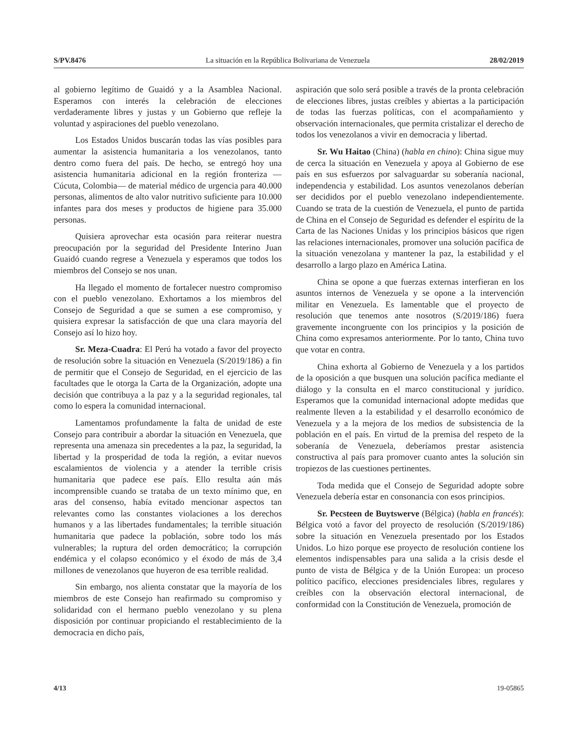S/PV.8476 La situación en la República Bolivariana de Venezuela 28/02/2019
al gobierno legítimo de Guaidó y a la Asamblea Nacional. Esperamos con interés la celebración de elecciones verdaderamente libres y justas y un Gobierno que refleje la voluntad y aspiraciones del pueblo venezolano.
Los Estados Unidos buscarán todas las vías posibles para aumentar la asistencia humanitaria a los venezolanos, tanto dentro como fuera del país. De hecho, se entregó hoy una asistencia humanitaria adicional en la región fronteriza —Cúcuta, Colombia— de material médico de urgencia para 40.000 personas, alimentos de alto valor nutritivo suficiente para 10.000 infantes para dos meses y productos de higiene para 35.000 personas.
Quisiera aprovechar esta ocasión para reiterar nuestra preocupación por la seguridad del Presidente Interino Juan Guaidó cuando regrese a Venezuela y esperamos que todos los miembros del Consejo se nos unan.
Ha llegado el momento de fortalecer nuestro compromiso con el pueblo venezolano. Exhortamos a los miembros del Consejo de Seguridad a que se sumen a ese compromiso, y quisiera expresar la satisfacción de que una clara mayoría del Consejo así lo hizo hoy.
Sr. Meza-Cuadra: El Perú ha votado a favor del proyecto de resolución sobre la situación en Venezuela (S/2019/186) a fin de permitir que el Consejo de Seguridad, en el ejercicio de las facultades que le otorga la Carta de la Organización, adopte una decisión que contribuya a la paz y a la seguridad regionales, tal como lo espera la comunidad internacional.
Lamentamos profundamente la falta de unidad de este Consejo para contribuir a abordar la situación en Venezuela, que representa una amenaza sin precedentes a la paz, la seguridad, la libertad y la prosperidad de toda la región, a evitar nuevos escalamientos de violencia y a atender la terrible crisis humanitaria que padece ese país. Ello resulta aún más incomprensible cuando se trataba de un texto mínimo que, en aras del consenso, había evitado mencionar aspectos tan relevantes como las constantes violaciones a los derechos humanos y a las libertades fundamentales; la terrible situación humanitaria que padece la población, sobre todo los más vulnerables; la ruptura del orden democrático; la corrupción endémica y el colapso económico y el éxodo de más de 3,4 millones de venezolanos que huyeron de esa terrible realidad.
Sin embargo, nos alienta constatar que la mayoría de los miembros de este Consejo han reafirmado su compromiso y solidaridad con el hermano pueblo venezolano y su plena disposición por continuar propiciando el restablecimiento de la democracia en dicho país,
aspiración que solo será posible a través de la pronta celebración de elecciones libres, justas creíbles y abiertas a la participación de todas las fuerzas políticas, con el acompañamiento y observación internacionales, que permita cristalizar el derecho de todos los venezolanos a vivir en democracia y libertad.
Sr. Wu Haitao (China) (habla en chino): China sigue muy de cerca la situación en Venezuela y apoya al Gobierno de ese país en sus esfuerzos por salvaguardar su soberanía nacional, independencia y estabilidad. Los asuntos venezolanos deberían ser decididos por el pueblo venezolano independientemente. Cuando se trata de la cuestión de Venezuela, el punto de partida de China en el Consejo de Seguridad es defender el espíritu de la Carta de las Naciones Unidas y los principios básicos que rigen las relaciones internacionales, promover una solución pacífica de la situación venezolana y mantener la paz, la estabilidad y el desarrollo a largo plazo en América Latina.
China se opone a que fuerzas externas interfieran en los asuntos internos de Venezuela y se opone a la intervención militar en Venezuela. Es lamentable que el proyecto de resolución que tenemos ante nosotros (S/2019/186) fuera gravemente incongruente con los principios y la posición de China como expresamos anteriormente. Por lo tanto, China tuvo que votar en contra.
China exhorta al Gobierno de Venezuela y a los partidos de la oposición a que busquen una solución pacífica mediante el diálogo y la consulta en el marco constitucional y jurídico. Esperamos que la comunidad internacional adopte medidas que realmente lleven a la estabilidad y el desarrollo económico de Venezuela y a la mejora de los medios de subsistencia de la población en el país. En virtud de la premisa del respeto de la soberanía de Venezuela, deberíamos prestar asistencia constructiva al país para promover cuanto antes la solución sin tropiezos de las cuestiones pertinentes.
Toda medida que el Consejo de Seguridad adopte sobre Venezuela debería estar en consonancia con esos principios.
Sr. Pecsteen de Buytswerve (Bélgica) (habla en francés): Bélgica votó a favor del proyecto de resolución (S/2019/186) sobre la situación en Venezuela presentado por los Estados Unidos. Lo hizo porque ese proyecto de resolución contiene los elementos indispensables para una salida a la crisis desde el punto de vista de Bélgica y de la Unión Europea: un proceso político pacífico, elecciones presidenciales libres, regulares y creíbles con la observación electoral internacional, de conformidad con la Constitución de Venezuela, promoción de
4/13 19-05865